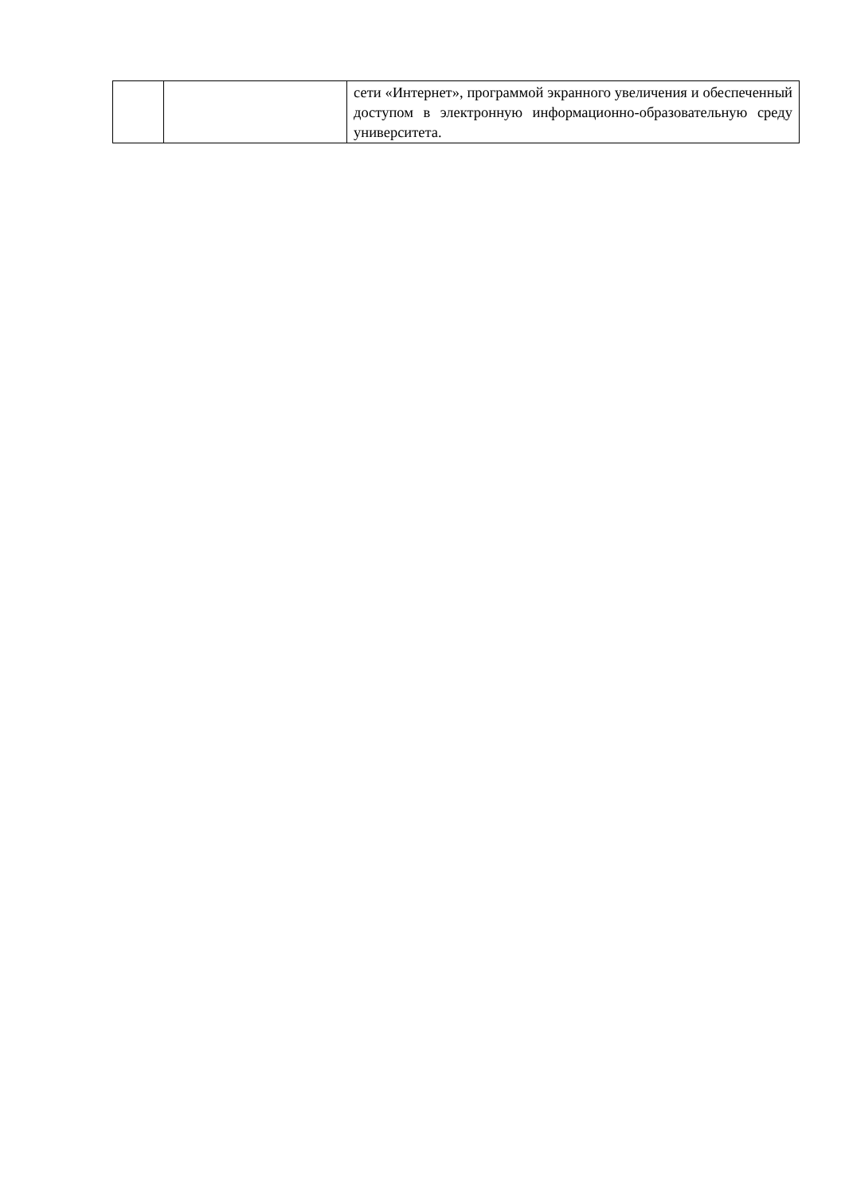| | | сети «Интернет», программой экранного увеличения и обеспеченный доступом в электронную информационно-образовательную среду университета. |